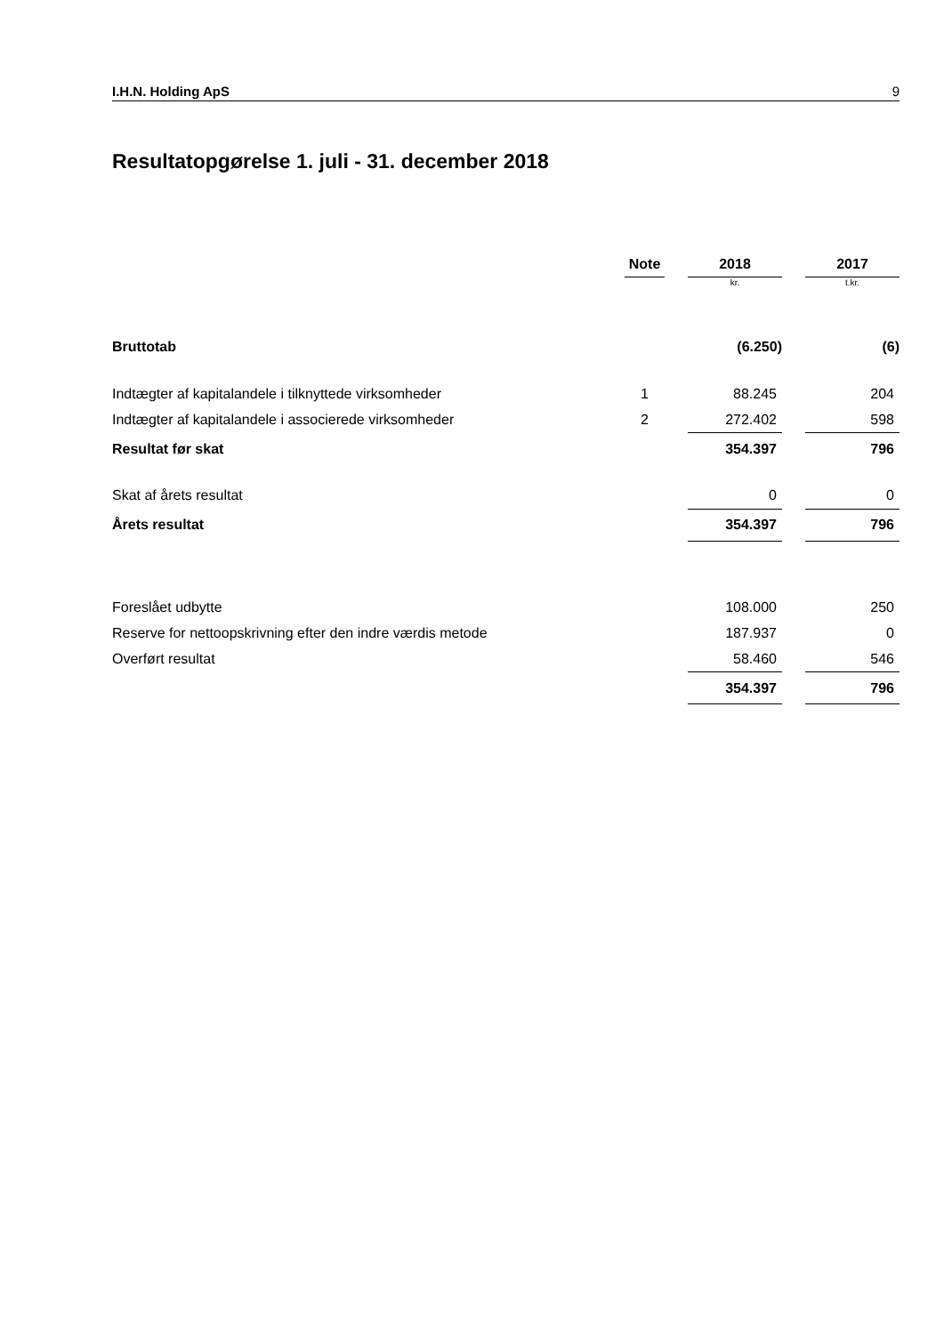I.H.N. Holding ApS 9
Resultatopgørelse 1. juli - 31. december 2018
| | Note | | 2018 | | 2017 |
| --- | --- | --- | --- | --- | --- |
| | | | kr. | | t.kr. |
| Bruttotab | | | (6.250) | | (6) |
| Indtægter af kapitalandele i tilknyttede virksomheder | 1 | | 88.245 | | 204 |
| Indtægter af kapitalandele i associerede virksomheder | 2 | | 272.402 | | 598 |
| Resultat før skat | | | 354.397 | | 796 |
| Skat af årets resultat | | | 0 | | 0 |
| Årets resultat | | | 354.397 | | 796 |
| Foreslået udbytte | | | 108.000 | | 250 |
| Reserve for nettoopskrivning efter den indre værdis metode | | | 187.937 | | 0 |
| Overført resultat | | | 58.460 | | 546 |
| | | | 354.397 | | 796 |